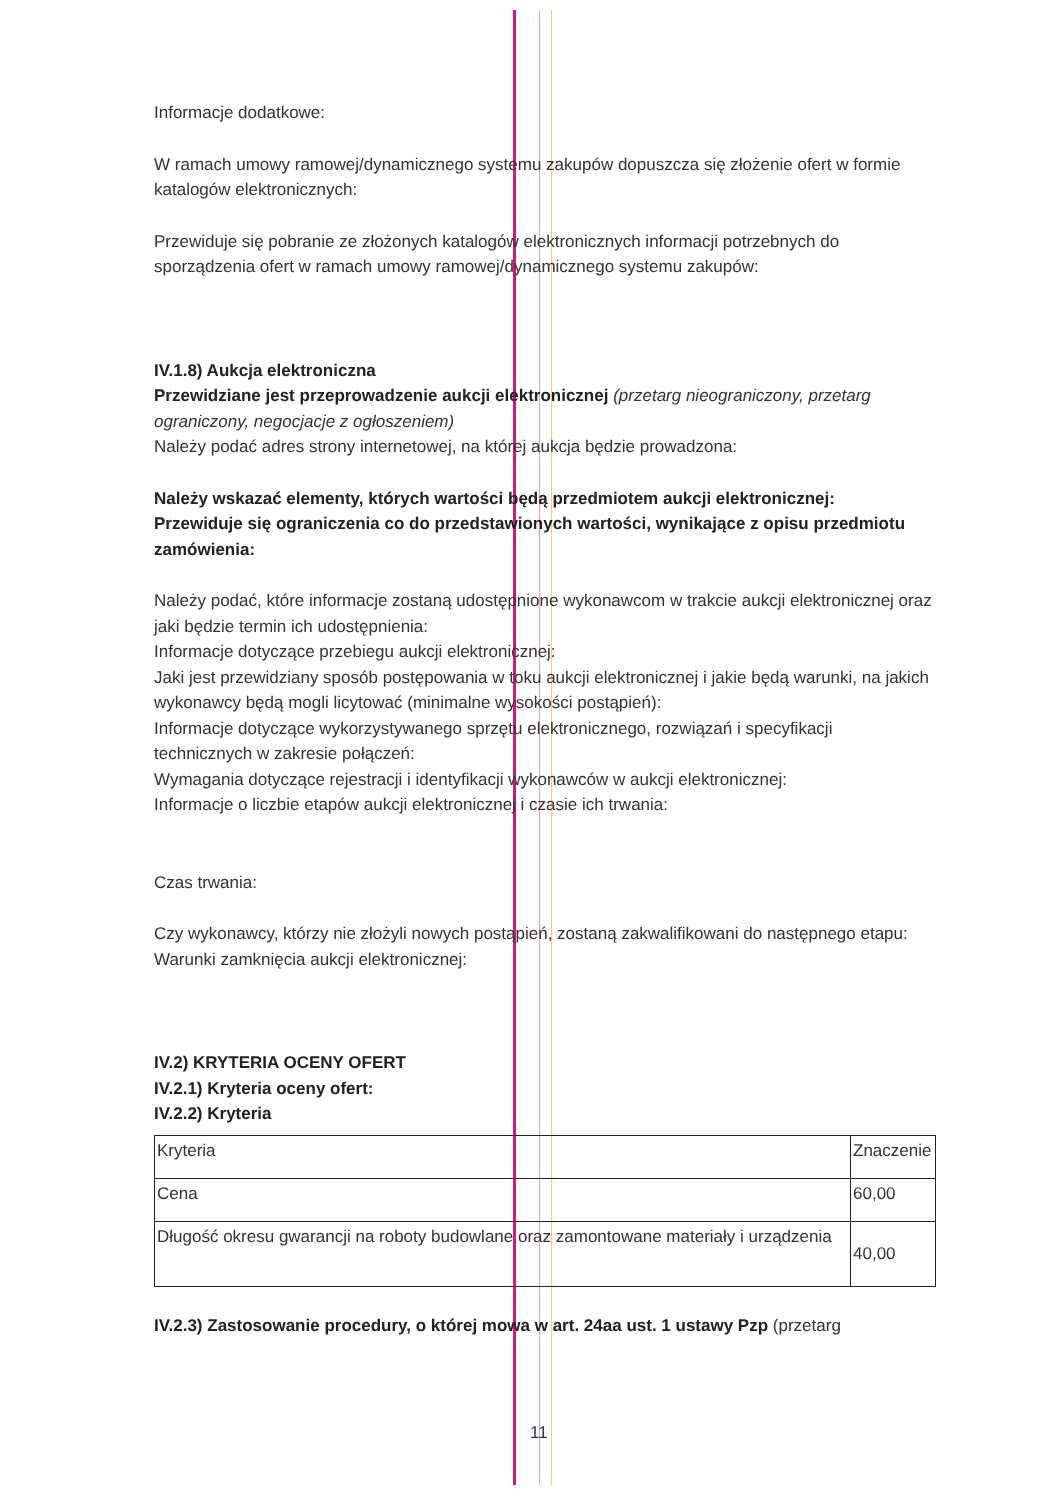Informacje dodatkowe:
W ramach umowy ramowej/dynamicznego systemu zakupów dopuszcza się złożenie ofert w formie katalogów elektronicznych:
Przewiduje się pobranie ze złożonych katalogów elektronicznych informacji potrzebnych do sporządzenia ofert w ramach umowy ramowej/dynamicznego systemu zakupów:
IV.1.8) Aukcja elektroniczna
Przewidziane jest przeprowadzenie aukcji elektronicznej (przetarg nieograniczony, przetarg ograniczony, negocjacje z ogłoszeniem)
Należy podać adres strony internetowej, na której aukcja będzie prowadzona:
Należy wskazać elementy, których wartości będą przedmiotem aukcji elektronicznej:
Przewiduje się ograniczenia co do przedstawionych wartości, wynikające z opisu przedmiotu zamówienia:
Należy podać, które informacje zostaną udostępnione wykonawcom w trakcie aukcji elektronicznej oraz jaki będzie termin ich udostępnienia:
Informacje dotyczące przebiegu aukcji elektronicznej:
Jaki jest przewidziany sposób postępowania w toku aukcji elektronicznej i jakie będą warunki, na jakich wykonawcy będą mogli licytować (minimalne wysokości postąpień):
Informacje dotyczące wykorzystywanego sprzętu elektronicznego, rozwiązań i specyfikacji technicznych w zakresie połączeń:
Wymagania dotyczące rejestracji i identyfikacji wykonawców w aukcji elektronicznej:
Informacje o liczbie etapów aukcji elektronicznej i czasie ich trwania:
Czas trwania:
Czy wykonawcy, którzy nie złożyli nowych postąpień, zostaną zakwalifikowani do następnego etapu:
Warunki zamknięcia aukcji elektronicznej:
IV.2) KRYTERIA OCENY OFERT
IV.2.1) Kryteria oceny ofert:
IV.2.2) Kryteria
| Kryteria | Znaczenie |
| Cena | 60,00 |
| Długość okresu gwarancji na roboty budowlane oraz zamontowane materiały i urządzenia | 40,00 |
IV.2.3) Zastosowanie procedury, o której mowa w art. 24aa ust. 1 ustawy Pzp (przetarg
11